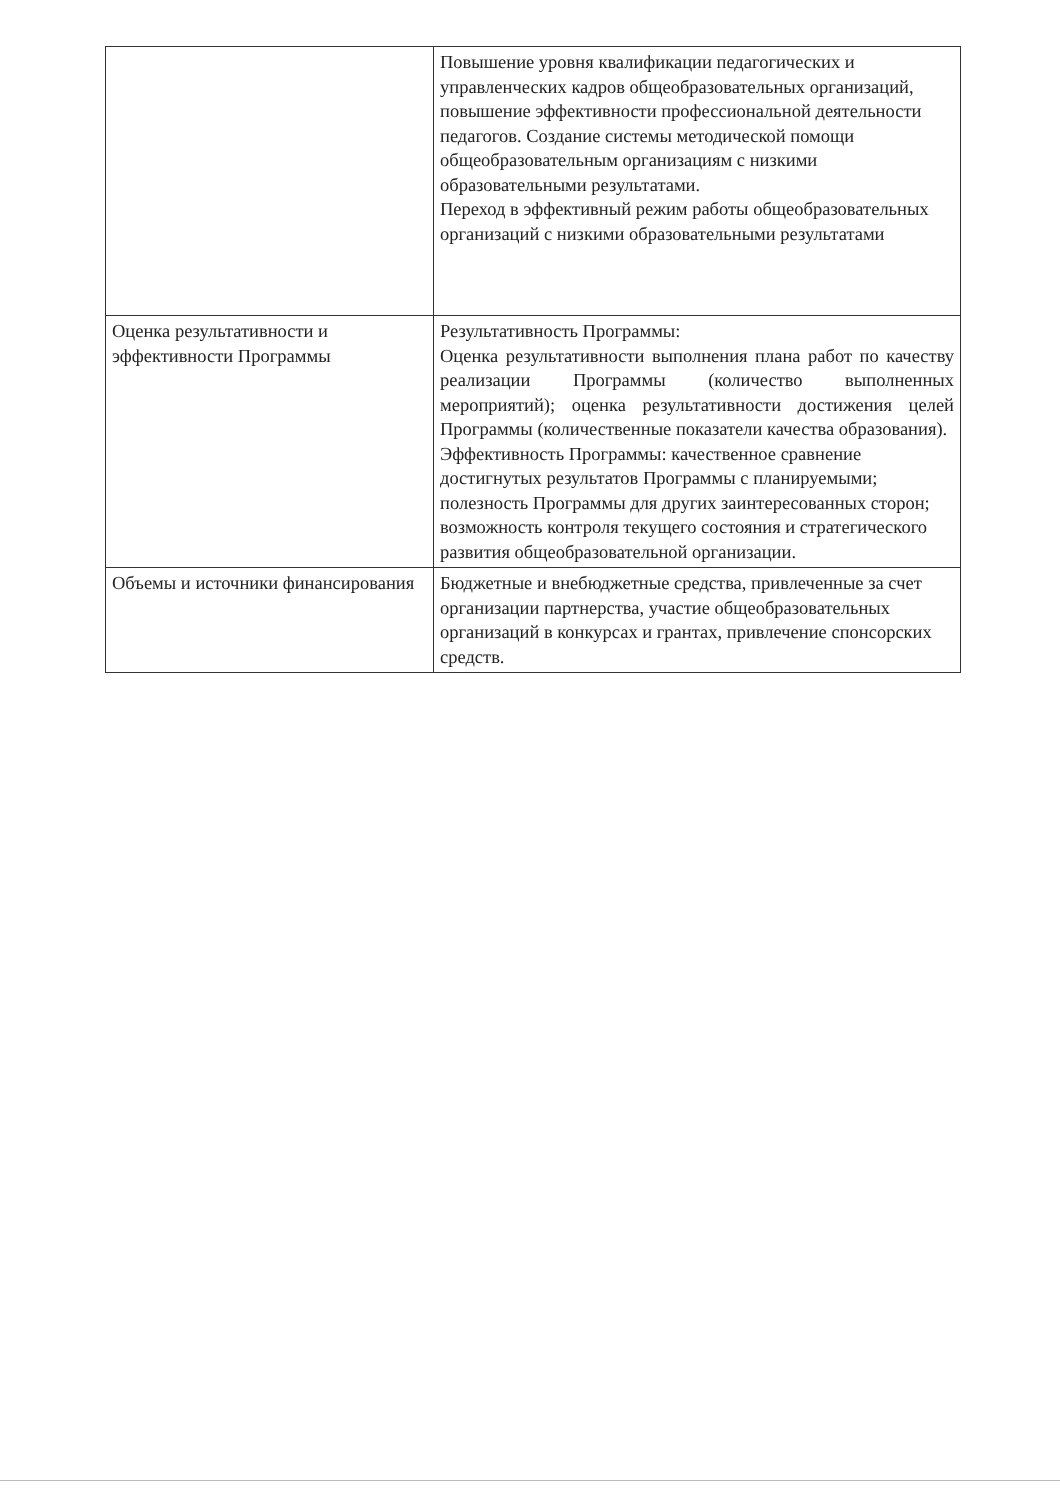| | Повышение уровня квалификации педагогических и управленческих кадров общеобразовательных организаций, повышение эффективности профессиональной деятельности педагогов. Создание системы методической помощи общеобразовательным организациям с низкими образовательными результатами. Переход в эффективный режим работы общеобразовательных организаций с низкими образовательными результатами |
| Оценка результативности и эффективности Программы | Результативность Программы: Оценка результативности выполнения плана работ по качеству реализации Программы (количество выполненных мероприятий); оценка результативности достижения целей Программы (количественные показатели качества образования). Эффективность Программы: качественное сравнение достигнутых результатов Программы с планируемыми; полезность Программы для других заинтересованных сторон; возможность контроля текущего состояния и стратегического развития общеобразовательной организации. |
| Объемы и источники финансирования | Бюджетные и внебюджетные средства, привлеченные за счет организации партнерства, участие общеобразовательных организаций в конкурсах и грантах, привлечение спонсорских средств. |